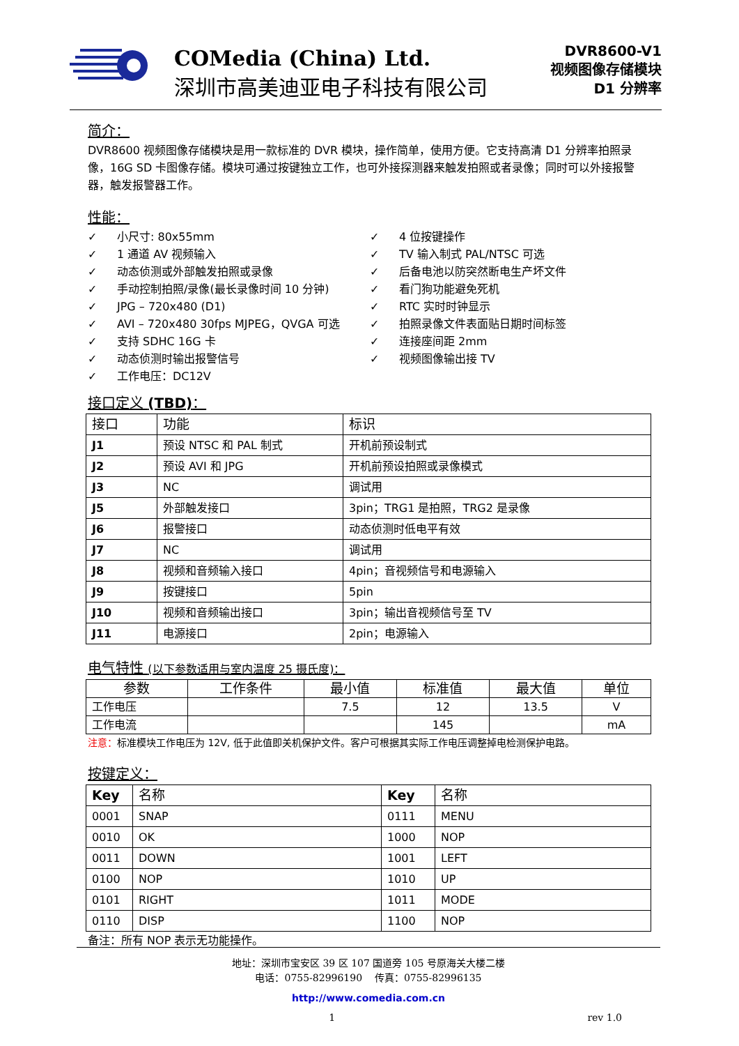COMedia (China) Ltd.
深圳市高美迪亚电子科技有限公司
DVR8600-V1
视频图像存储模块
D1 分辨率
简介：
DVR8600 视频图像存储模块是用一款标准的 DVR 模块，操作简单，使用方便。它支持高清 D1 分辨率拍照录像，16G SD 卡图像存储。模块可通过按键独立工作，也可外接探测器来触发拍照或者录像；同时可以外接报警器，触发报警器工作。
性能：
✓ 小尺寸: 80x55mm
✓ 1 通道 AV 视频输入
✓ 动态侦测或外部触发拍照或录像
✓ 手动控制拍照/录像(最长录像时间 10 分钟)
✓ JPG – 720x480 (D1)
✓ AVI – 720x480 30fps MJPEG，QVGA 可选
✓ 支持 SDHC 16G 卡
✓ 动态侦测时输出报警信号
✓ 工作电压：DC12V
✓ 4 位按键操作
✓ TV 输入制式 PAL/NTSC 可选
✓ 后备电池以防突然断电生产坏文件
✓ 看门狗功能避免死机
✓ RTC 实时时钟显示
✓ 拍照录像文件表面贴日期时间标签
✓ 连接座间距 2mm
✓ 视频图像输出接 TV
接口定义 (TBD)：
| 接口 | 功能 | 标识 |
| --- | --- | --- |
| J1 | 预设 NTSC 和 PAL 制式 | 开机前预设制式 |
| J2 | 预设 AVI 和 JPG | 开机前预设拍照或录像模式 |
| J3 | NC | 调试用 |
| J5 | 外部触发接口 | 3pin；TRG1 是拍照，TRG2 是录像 |
| J6 | 报警接口 | 动态侦测时低电平有效 |
| J7 | NC | 调试用 |
| J8 | 视频和音频输入接口 | 4pin；音视频信号和电源输入 |
| J9 | 按键接口 | 5pin |
| J10 | 视频和音频输出接口 | 3pin；输出音视频信号至 TV |
| J11 | 电源接口 | 2pin；电源输入 |
电气特性 (以下参数适用与室内温度 25 摄氏度)：
| 参数 | 工作条件 | 最小值 | 标准值 | 最大值 | 单位 |
| --- | --- | --- | --- | --- | --- |
| 工作电压 | | 7.5 | 12 | 13.5 | V |
| 工作电流 | | | 145 | | mA |
注意：标准模块工作电压为 12V, 低于此值即关机保护文件。客户可根据其实际工作电压调整掉电检测保护电路。
按键定义：
| Key | 名称 | Key | 名称 |
| --- | --- | --- | --- |
| 0001 | SNAP | 0111 | MENU |
| 0010 | OK | 1000 | NOP |
| 0011 | DOWN | 1001 | LEFT |
| 0100 | NOP | 1010 | UP |
| 0101 | RIGHT | 1011 | MODE |
| 0110 | DISP | 1100 | NOP |
备注：所有 NOP 表示无功能操作。
地址：深圳市宝安区 39 区 107 国道旁 105 号原海关大楼二楼
电话：0755-82996190 传真：0755-82996135
http://www.comedia.com.cn
1 rev 1.0